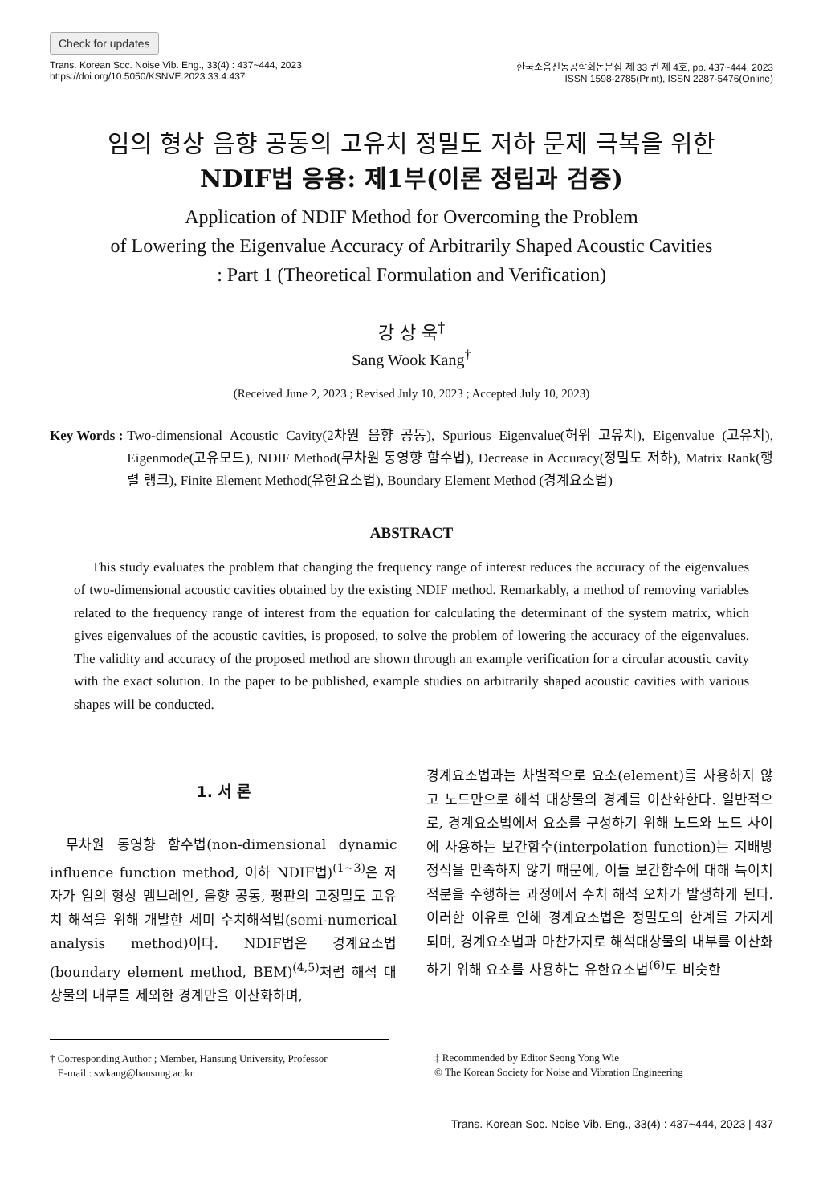Check for updates
Trans. Korean Soc. Noise Vib. Eng., 33(4) : 437~444, 2023
https://doi.org/10.5050/KSNVE.2023.33.4.437
한국소음진동공학회논문집 제 33 권 제 4호, pp. 437~444, 2023
ISSN 1598-2785(Print), ISSN 2287-5476(Online)
임의 형상 음향 공동의 고유치 정밀도 저하 문제 극복을 위한
NDIF법 응용: 제1부(이론 정립과 검증)
Application of NDIF Method for Overcoming the Problem
of Lowering the Eigenvalue Accuracy of Arbitrarily Shaped Acoustic Cavities
: Part 1 (Theoretical Formulation and Verification)
강 상 욱<sup>†</sup>
Sang Wook Kang<sup>†</sup>
(Received June 2, 2023 ; Revised July 10, 2023 ; Accepted July 10, 2023)
Key Words : Two-dimensional Acoustic Cavity(2차원 음향 공동), Spurious Eigenvalue(허위 고유치), Eigenvalue (고유치), Eigenmode(고유모드), NDIF Method(무차원 동영향 함수법), Decrease in Accuracy(정밀도 저하), Matrix Rank(행렬 랭크), Finite Element Method(유한요소법), Boundary Element Method (경계요소법)
ABSTRACT
This study evaluates the problem that changing the frequency range of interest reduces the accuracy of the eigenvalues of two-dimensional acoustic cavities obtained by the existing NDIF method. Remarkably, a method of removing variables related to the frequency range of interest from the equation for calculating the determinant of the system matrix, which gives eigenvalues of the acoustic cavities, is proposed, to solve the problem of lowering the accuracy of the eigenvalues. The validity and accuracy of the proposed method are shown through an example verification for a circular acoustic cavity with the exact solution. In the paper to be published, example studies on arbitrarily shaped acoustic cavities with various shapes will be conducted.
1. 서 론
무차원 동영향 함수법(non-dimensional dynamic influence function method, 이하 NDIF법)<sup>(1~3)</sup>은 저자가 임의 형상 멤브레인, 음향 공동, 평판의 고정밀도 고유치 해석을 위해 개발한 세미 수치해석법(semi-numerical analysis method)이다. NDIF법은 경계요소법(boundary element method, BEM)<sup>(4,5)</sup>처럼 해석 대상물의 내부를 제외한 경계만을 이산화하며,
경계요소법과는 차별적으로 요소(element)를 사용하지 않고 노드만으로 해석 대상물의 경계를 이산화한다. 일반적으로, 경계요소법에서 요소를 구성하기 위해 노드와 노드 사이에 사용하는 보간함수(interpolation function)는 지배방정식을 만족하지 않기 때문에, 이들 보간함수에 대해 특이치 적분을 수행하는 과정에서 수치 해석 오차가 발생하게 된다. 이러한 이유로 인해 경계요소법은 정밀도의 한계를 가지게 되며, 경계요소법과 마찬가지로 해석대상물의 내부를 이산화하기 위해 요소를 사용하는 유한요소법<sup>(6)</sup>도 비슷한
† Corresponding Author ; Member, Hansung University, Professor
E-mail : swkang@hansung.ac.kr
‡ Recommended by Editor Seong Yong Wie
© The Korean Society for Noise and Vibration Engineering
Trans. Korean Soc. Noise Vib. Eng., 33(4) : 437~444, 2023 | 437